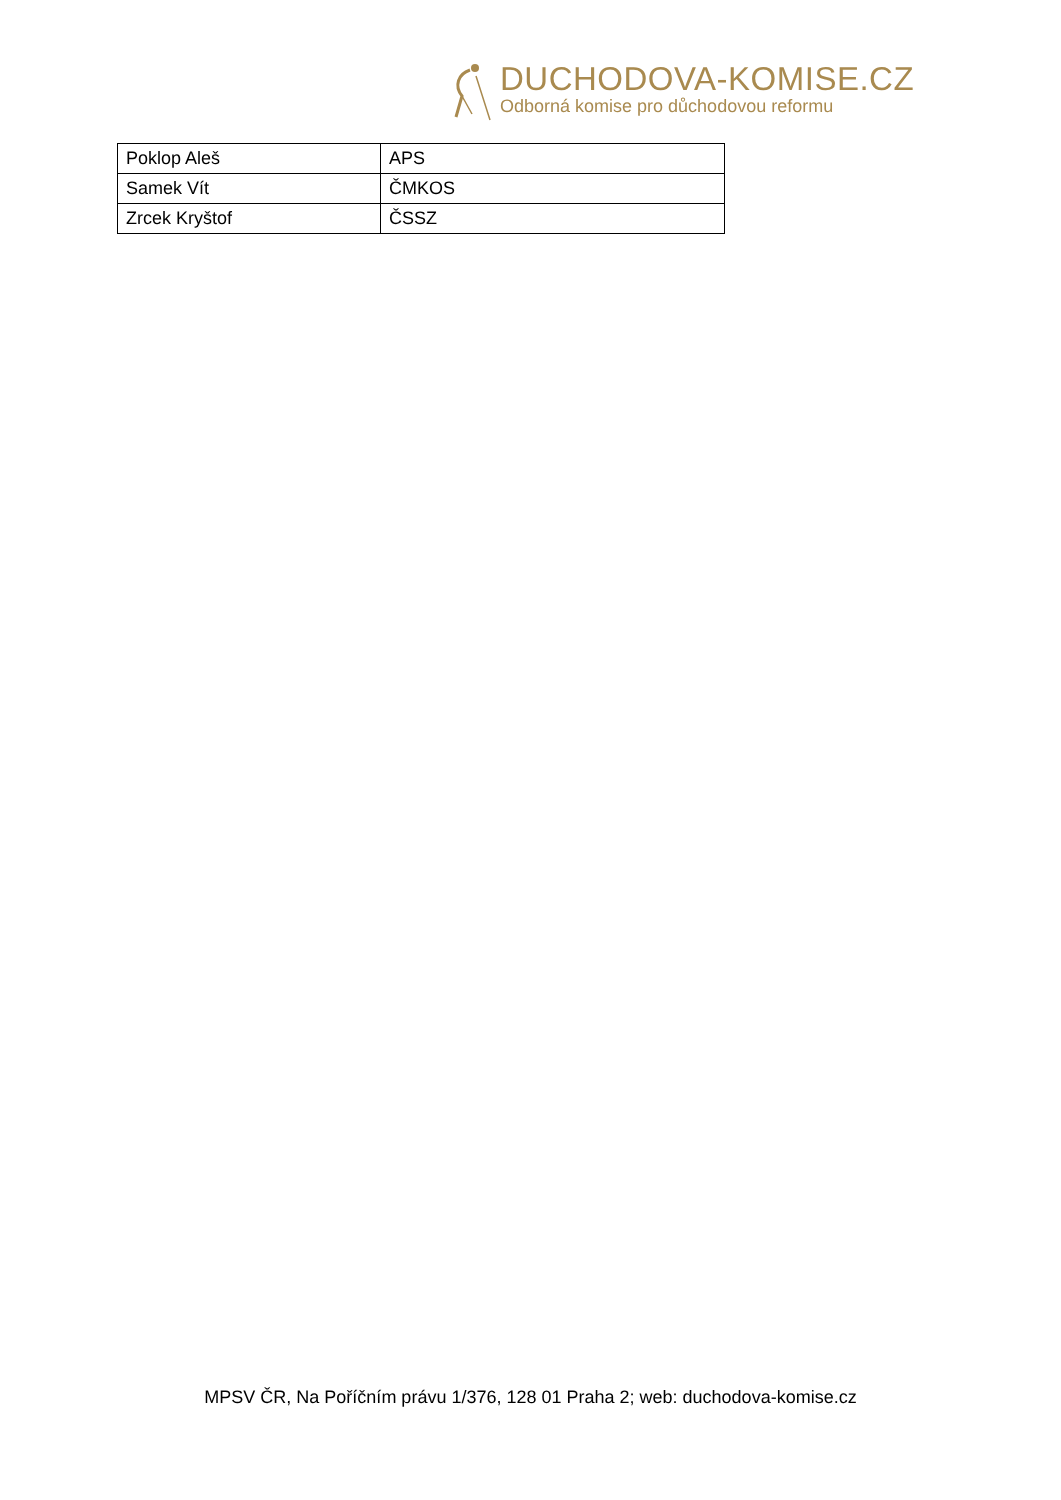DUCHODOVA-KOMISE.CZ
Odborná komise pro důchodovou reformu
| Poklop Aleš | APS |
| Samek Vít | ČMKOS |
| Zrcek Kryštof | ČSSZ |
MPSV ČR, Na Poříčním právu 1/376, 128 01 Praha 2; web: duchodova-komise.cz